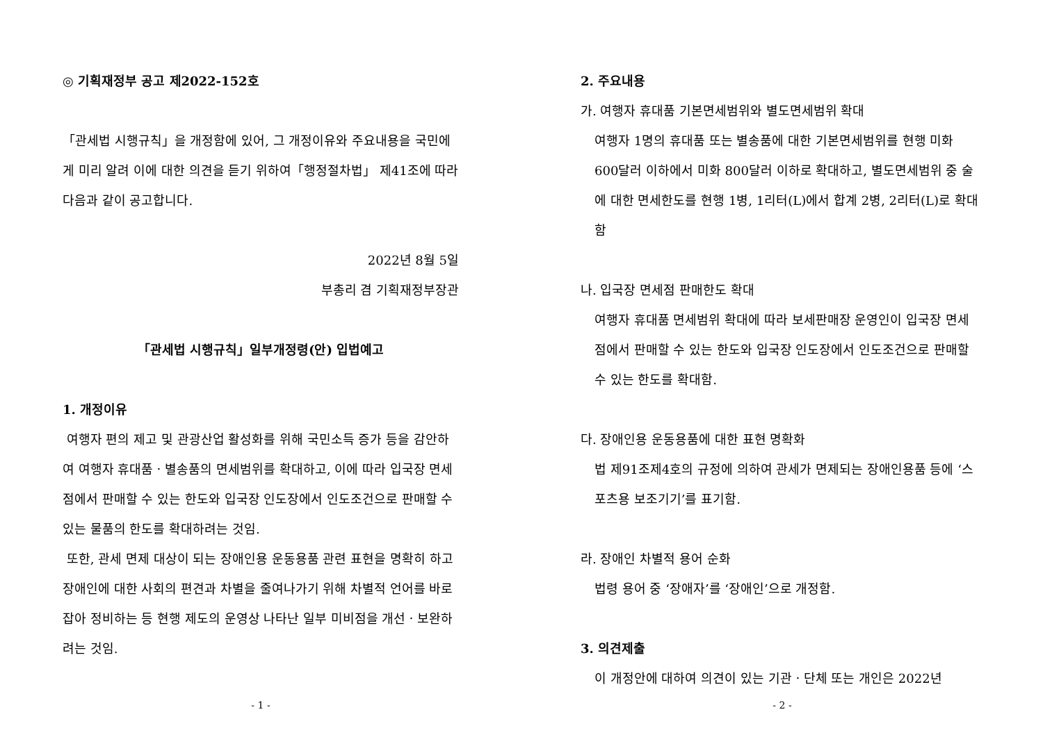◎ 기획재정부 공고 제2022-152호
「관세법 시행규칙」을 개정함에 있어, 그 개정이유와 주요내용을 국민에게 미리 알려 이에 대한 의견을 듣기 위하여「행정절차법」 제41조에 따라 다음과 같이 공고합니다.
2022년 8월 5일
부총리 겸 기획재정부장관
「관세법 시행규칙」일부개정령(안) 입법예고
1. 개정이유
여행자 편의 제고 및 관광산업 활성화를 위해 국민소득 증가 등을 감안하여 여행자 휴대품ㆍ별송품의 면세범위를 확대하고, 이에 따라 입국장 면세점에서 판매할 수 있는 한도와 입국장 인도장에서 인도조건으로 판매할 수 있는 물품의 한도를 확대하려는 것임.
또한, 관세 면제 대상이 되는 장애인용 운동용품 관련 표현을 명확히 하고 장애인에 대한 사회의 편견과 차별을 줄여나가기 위해 차별적 언어를 바로잡아 정비하는 등 현행 제도의 운영상 나타난 일부 미비점을 개선ㆍ보완하려는 것임.
- 1 -
2. 주요내용
가. 여행자 휴대품 기본면세범위와 별도면세범위 확대
여행자 1명의 휴대품 또는 별송품에 대한 기본면세범위를 현행 미화 600달러 이하에서 미화 800달러 이하로 확대하고, 별도면세범위 중 술에 대한 면세한도를 현행 1병, 1리터(L)에서 합계 2병, 2리터(L)로 확대함
나. 입국장 면세점 판매한도 확대
여행자 휴대품 면세범위 확대에 따라 보세판매장 운영인이 입국장 면세점에서 판매할 수 있는 한도와 입국장 인도장에서 인도조건으로 판매할 수 있는 한도를 확대함.
다. 장애인용 운동용품에 대한 표현 명확화
법 제91조제4호의 규정에 의하여 관세가 면제되는 장애인용품 등에 ‘스포츠용 보조기기’를 표기함.
라. 장애인 차별적 용어 순화
법령 용어 중 ‘장애자’를 ‘장애인’으로 개정함.
3. 의견제출
이 개정안에 대하여 의견이 있는 기관ㆍ단체 또는 개인은 2022년
- 2 -